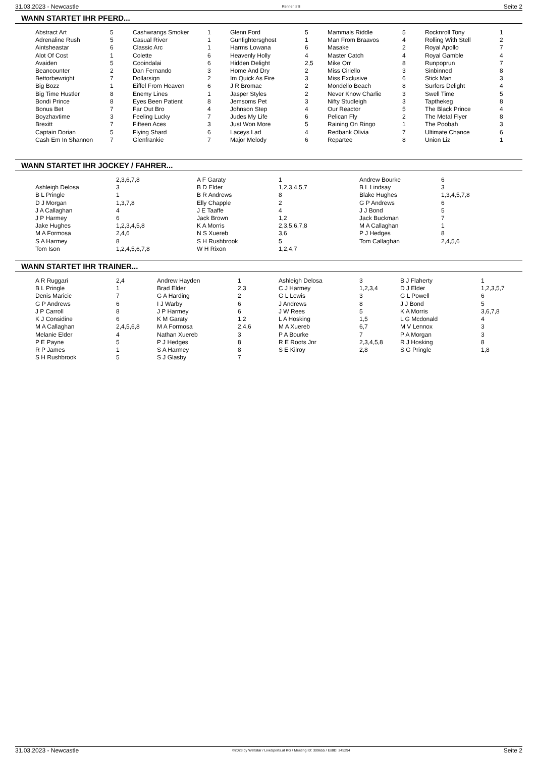31.03.2023 - Newcastle Rennen # 8 Seite 2
WANN STARTET IHR PFERD...
| Abstract Art | 5 | Cashwrangs Smoker | 1 | Glenn Ford | 5 | Mammals Riddle | 5 | Rocknroll Tony | 1 |
| Adrenaline Rush | 5 | Casual River | 1 | Gunfightersghost | 1 | Man From Braavos | 4 | Rolling With Stell | 2 |
| Aintsheastar | 6 | Classic Arc | 1 | Harms Lowana | 6 | Masake | 2 | Royal Apollo | 7 |
| Alot Of Cost | 1 | Colette | 6 | Heavenly Holly | 4 | Master Catch | 4 | Royal Gamble | 4 |
| Avaiden | 5 | Cooindalai | 6 | Hidden Delight | 2,5 | Mike Orr | 8 | Runpoprun | 7 |
| Beancounter | 2 | Dan Fernando | 3 | Home And Dry | 2 | Miss Ciriello | 3 | Sinbinned | 8 |
| Bettorbewright | 7 | Dollarsign | 2 | Im Quick As Fire | 3 | Miss Exclusive | 6 | Stick Man | 3 |
| Big Bozz | 1 | Eiffel From Heaven | 6 | J R Bromac | 2 | Mondello Beach | 8 | Surfers Delight | 4 |
| Big Time Hustler | 8 | Enemy Lines | 1 | Jasper Styles | 2 | Never Know Charlie | 3 | Swell Time | 5 |
| Bondi Prince | 8 | Eyes Been Patient | 8 | Jemsoms Pet | 3 | Nifty Studleigh | 3 | Tapthekeg | 8 |
| Bonus Bet | 7 | Far Out Bro | 4 | Johnson Step | 4 | Our Reactor | 5 | The Black Prince | 4 |
| Boyzhavtime | 3 | Feeling Lucky | 7 | Judes My Life | 6 | Pelican Fly | 2 | The Metal Flyer | 8 |
| Brexitt | 7 | Fifteen Aces | 3 | Just Won More | 5 | Raining On Ringo | 1 | The Poobah | 3 |
| Captain Dorian | 5 | Flying Shard | 6 | Laceys Lad | 4 | Redbank Olivia | 7 | Ultimate Chance | 6 |
| Cash Em In Shannon | 7 | Glenfrankie | 7 | Major Melody | 6 | Repartee | 8 | Union Liz | 1 |
WANN STARTET IHR JOCKEY / FAHRER...
| | 2,3,6,7,8 | A F Garaty | 1 | Andrew Bourke | 6 |
| Ashleigh Delosa | 3 | B D Elder | 1,2,3,4,5,7 | B L Lindsay | 3 |
| B L Pringle | 1 | B R Andrews | 8 | Blake Hughes | 1,3,4,5,7,8 |
| D J Morgan | 1,3,7,8 | Elly Chapple | 2 | G P Andrews | 6 |
| J A Callaghan | 4 | J E Taaffe | 4 | J J Bond | 5 |
| J P Harmey | 6 | Jack Brown | 1,2 | Jack Buckman | 7 |
| Jake Hughes | 1,2,3,4,5,8 | K A Morris | 2,3,5,6,7,8 | M A Callaghan | 1 |
| M A Formosa | 2,4,6 | N S Xuereb | 3,6 | P J Hedges | 8 |
| S A Harmey | 8 | S H Rushbrook | 5 | Tom Callaghan | 2,4,5,6 |
| Tom Ison | 1,2,4,5,6,7,8 | W H Rixon | 1,2,4,7 | | |
WANN STARTET IHR TRAINER...
| A R Ruggari | 2,4 | Andrew Hayden | 1 | Ashleigh Delosa | 3 | B J Flaherty | 1 |
| B L Pringle | 1 | Brad Elder | 2,3 | C J Harmey | 1,2,3,4 | D J Elder | 1,2,3,5,7 |
| Denis Maricic | 7 | G A Harding | 2 | G L Lewis | 3 | G L Powell | 6 |
| G P Andrews | 6 | I J Warby | 6 | J Andrews | 8 | J J Bond | 5 |
| J P Carroll | 8 | J P Harmey | 6 | J W Rees | 5 | K A Morris | 3,6,7,8 |
| K J Considine | 6 | K M Garaty | 1,2 | L A Hosking | 1,5 | L G Mcdonald | 4 |
| M A Callaghan | 2,4,5,6,8 | M A Formosa | 2,4,6 | M A Xuereb | 6,7 | M V Lennox | 3 |
| Melanie Elder | 4 | Nathan Xuereb | 3 | P A Bourke | 7 | P A Morgan | 3 |
| P E Payne | 5 | P J Hedges | 8 | R E Roots Jnr | 2,3,4,5,8 | R J Hosking | 8 |
| R P James | 1 | S A Harmey | 8 | S E Kilroy | 2,8 | S G Pringle | 1,8 |
| S H Rushbrook | 5 | S J Glasby | 7 | | | | |
31.03.2023 - Newcastle ©2023 by Wettstar / LiveSports.at KG / Meeting ID: 309655 / ExtID: 245294 Seite 2